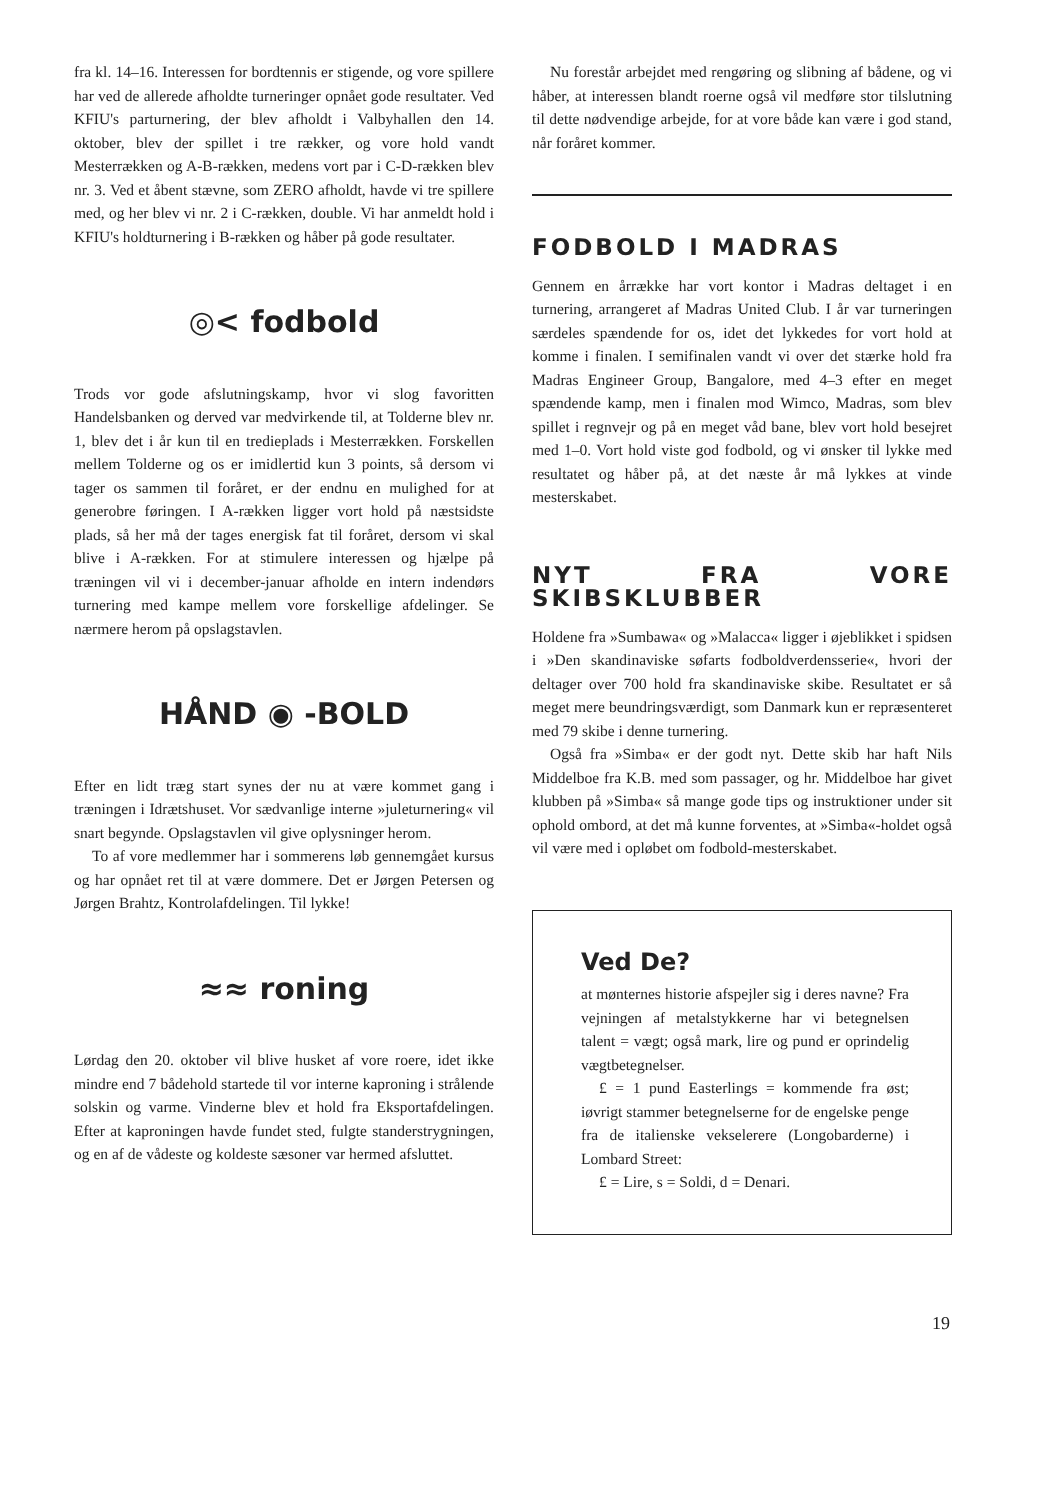fra kl. 14–16. Interessen for bordtennis er stigende, og vore spillere har ved de allerede afholdte turneringer opnået gode resultater. Ved KFIU's parturnering, der blev afholdt i Valbyhallen den 14. oktober, blev der spillet i tre rækker, og vore hold vandt Mesterrækken og A-B-rækken, medens vort par i C-D-rækken blev nr. 3. Ved et åbent stævne, som ZERO afholdt, havde vi tre spillere med, og her blev vi nr. 2 i C-rækken, double. Vi har anmeldt hold i KFIU's holdturnering i B-rækken og håber på gode resultater.
◎< fodbold
Trods vor gode afslutningskamp, hvor vi slog favoritten Handelsbanken og derved var medvirkende til, at Tolderne blev nr. 1, blev det i år kun til en tredieplads i Mesterrækken. Forskellen mellem Tolderne og os er imidlertid kun 3 points, så dersom vi tager os sammen til foråret, er der endnu en mulighed for at generobre føringen. I A-rækken ligger vort hold på næstsidste plads, så her må der tages energisk fat til foråret, dersom vi skal blive i A-rækken. For at stimulere interessen og hjælpe på træningen vil vi i december-januar afholde en intern indendørs turnering med kampe mellem vore forskellige afdelinger. Se nærmere herom på opslagstavlen.
HÅND ◉ -BOLD
Efter en lidt træg start synes der nu at være kommet gang i træningen i Idrætshuset. Vor sædvanlige interne »juleturnering« vil snart begynde. Opslagstavlen vil give oplysninger herom.
To af vore medlemmer har i sommerens løb gennemgået kursus og har opnået ret til at være dommere. Det er Jørgen Petersen og Jørgen Brahtz, Kontrolafdelingen. Til lykke!
≈≈ roning
Lørdag den 20. oktober vil blive husket af vore roere, idet ikke mindre end 7 bådehold startede til vor interne kaproning i strålende solskin og varme. Vinderne blev et hold fra Eksportafdelingen. Efter at kaproningen havde fundet sted, fulgte standerstrygningen, og en af de vådeste og koldeste sæsoner var hermed afsluttet.
Nu forestår arbejdet med rengøring og slibning af bådene, og vi håber, at interessen blandt roerne også vil medføre stor tilslutning til dette nødvendige arbejde, for at vore både kan være i god stand, når foråret kommer.
FODBOLD I MADRAS
Gennem en årrække har vort kontor i Madras deltaget i en turnering, arrangeret af Madras United Club. I år var turneringen særdeles spændende for os, idet det lykkedes for vort hold at komme i finalen. I semifinalen vandt vi over det stærke hold fra Madras Engineer Group, Bangalore, med 4–3 efter en meget spændende kamp, men i finalen mod Wimco, Madras, som blev spillet i regnvejr og på en meget våd bane, blev vort hold besejret med 1–0. Vort hold viste god fodbold, og vi ønsker til lykke med resultatet og håber på, at det næste år må lykkes at vinde mesterskabet.
NYT FRA VORE SKIBSKLUBBER
Holdene fra »Sumbawa« og »Malacca« ligger i øjeblikket i spidsen i »Den skandinaviske søfarts fodboldverdensserie«, hvori der deltager over 700 hold fra skandinaviske skibe. Resultatet er så meget mere beundringsværdigt, som Danmark kun er repræsenteret med 79 skibe i denne turnering.
Også fra »Simba« er der godt nyt. Dette skib har haft Nils Middelboe fra K.B. med som passager, og hr. Middelboe har givet klubben på »Simba« så mange gode tips og instruktioner under sit ophold ombord, at det må kunne forventes, at »Simba«-holdet også vil være med i opløbet om fodbold-mesterskabet.
Ved De?
at mønternes historie afspejler sig i deres navne? Fra vejningen af metalstykkerne har vi betegnelsen talent = vægt; også mark, lire og pund er oprindelig vægtbetegnelser.
£ = 1 pund Easterlings = kommende fra øst; iøvrigt stammer betegnelserne for de engelske penge fra de italienske vekselerere (Longobarderne) i Lombard Street:
£ = Lire, s = Soldi, d = Denari.
19